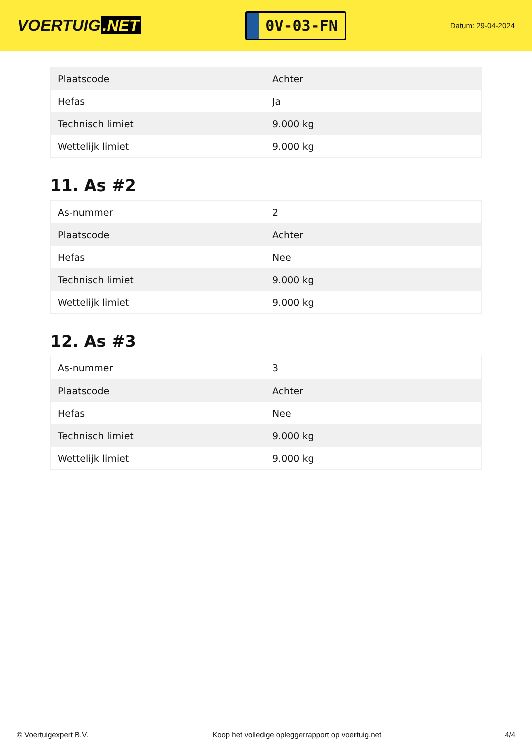VOERTUIG.NET
0V-03-FN
Datum: 29-04-2024
| Plaatscode | Achter |
| Hefas | Ja |
| Technisch limiet | 9.000 kg |
| Wettelijk limiet | 9.000 kg |
11. As #2
| As-nummer | 2 |
| Plaatscode | Achter |
| Hefas | Nee |
| Technisch limiet | 9.000 kg |
| Wettelijk limiet | 9.000 kg |
12. As #3
| As-nummer | 3 |
| Plaatscode | Achter |
| Hefas | Nee |
| Technisch limiet | 9.000 kg |
| Wettelijk limiet | 9.000 kg |
© Voertuigexpert B.V. Koop het volledige opleggerrapport op voertuig.net 4/4